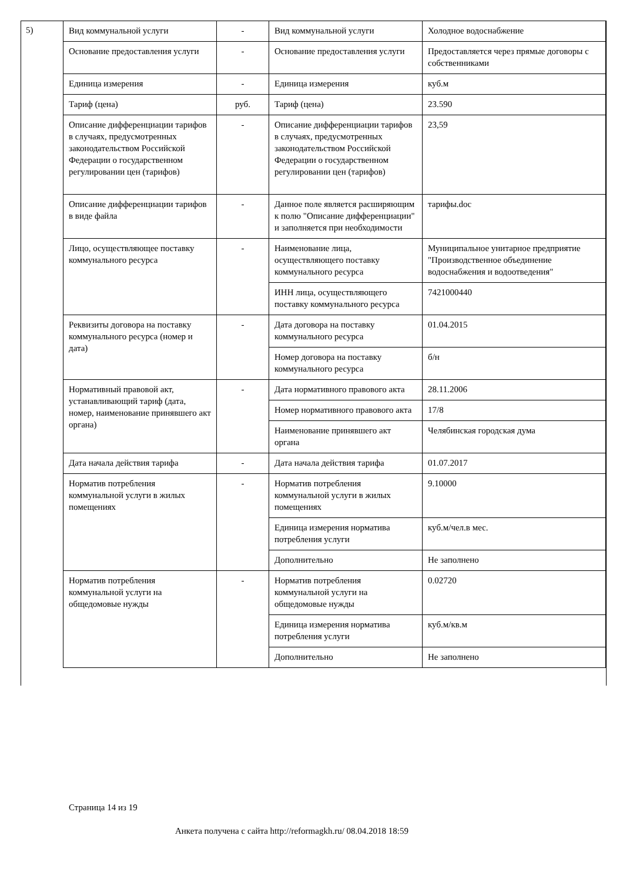5)
| Вид коммунальной услуги | - | Вид коммунальной услуги | Холодное водоснабжение |
| Основание предоставления услуги | - | Основание предоставления услуги | Предоставляется через прямые договоры с собственниками |
| Единица измерения | - | Единица измерения | куб.м |
| Тариф (цена) | руб. | Тариф (цена) | 23.590 |
| Описание дифференциации тарифов в случаях, предусмотренных законодательством Российской Федерации о государственном регулировании цен (тарифов) | - | Описание дифференциации тарифов в случаях, предусмотренных законодательством Российской Федерации о государственном регулировании цен (тарифов) | 23,59 |
| Описание дифференциации тарифов в виде файла | - | Данное поле является расширяющим к полю "Описание дифференциации" и заполняется при необходимости | тарифы.doc |
| Лицо, осуществляющее поставку коммунального ресурса | - | Наименование лица, осуществляющего поставку коммунального ресурса | Муниципальное унитарное предприятие "Производственное объединение водоснабжения и водоотведения" |
| | | ИНН лица, осуществляющего поставку коммунального ресурса | 7421000440 |
| Реквизиты договора на поставку коммунального ресурса (номер и дата) | - | Дата договора на поставку коммунального ресурса | 01.04.2015 |
| | | Номер договора на поставку коммунального ресурса | б/н |
| Нормативный правовой акт, устанавливающий тариф (дата, номер, наименование принявшего акт органа) | - | Дата нормативного правового акта | 28.11.2006 |
| | | Номер нормативного правового акта | 17/8 |
| | | Наименование принявшего акт органа | Челябинская городская дума |
| Дата начала действия тарифа | - | Дата начала действия тарифа | 01.07.2017 |
| Норматив потребления коммунальной услуги в жилых помещениях | - | Норматив потребления коммунальной услуги в жилых помещениях | 9.10000 |
| | | Единица измерения норматива потребления услуги | куб.м/чел.в мес. |
| | | Дополнительно | Не заполнено |
| Норматив потребления коммунальной услуги на общедомовые нужды | - | Норматив потребления коммунальной услуги на общедомовые нужды | 0.02720 |
| | | Единица измерения норматива потребления услуги | куб.м/кв.м |
| | | Дополнительно | Не заполнено |
Страница 14 из 19
Анкета получена с сайта http://reformagkh.ru/ 08.04.2018 18:59